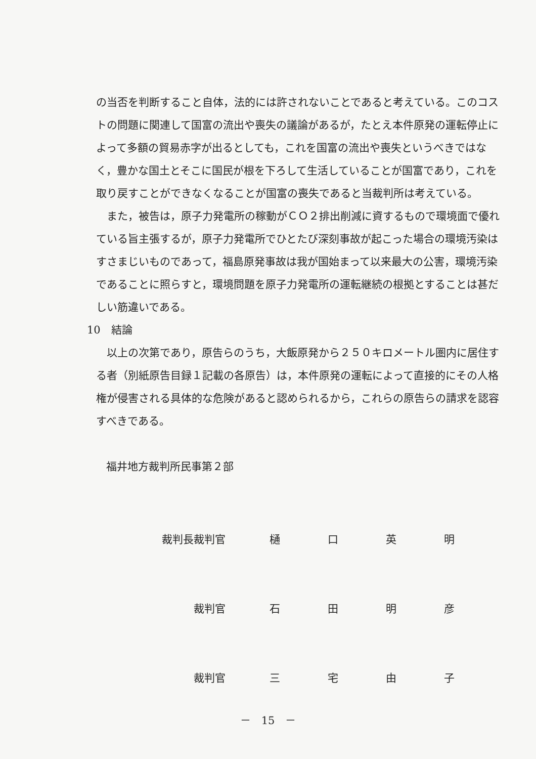の当否を判断すること自体，法的には許されないことであると考えている。このコストの問題に関連して国富の流出や喪失の議論があるが，たとえ本件原発の運転停止によって多額の貿易赤字が出るとしても，これを国富の流出や喪失というべきではなく，豊かな国土とそこに国民が根を下ろして生活していることが国富であり，これを取り戻すことができなくなることが国富の喪失であると当裁判所は考えている。
また，被告は，原子力発電所の稼動がＣＯ２排出削減に資するもので環境面で優れている旨主張するが，原子力発電所でひとたび深刻事故が起こった場合の環境汚染はすさまじいものであって，福島原発事故は我が国始まって以来最大の公害，環境汚染であることに照らすと，環境問題を原子力発電所の運転継続の根拠とすることは甚だしい筋違いである。
10　結論
以上の次第であり，原告らのうち，大飯原発から２５０キロメートル圏内に居住する者（別紙原告目録１記載の各原告）は，本件原発の運転によって直接的にその人格権が侵害される具体的な危険があると認められるから，これらの原告らの請求を認容すべきである。
福井地方裁判所民事第２部
| 裁判長裁判官 | 樋 | 口 | 英 | 明 |
| 裁判官 | 石 | 田 | 明 | 彦 |
| 裁判官 | 三 | 宅 | 由 | 子 |
－　15　－